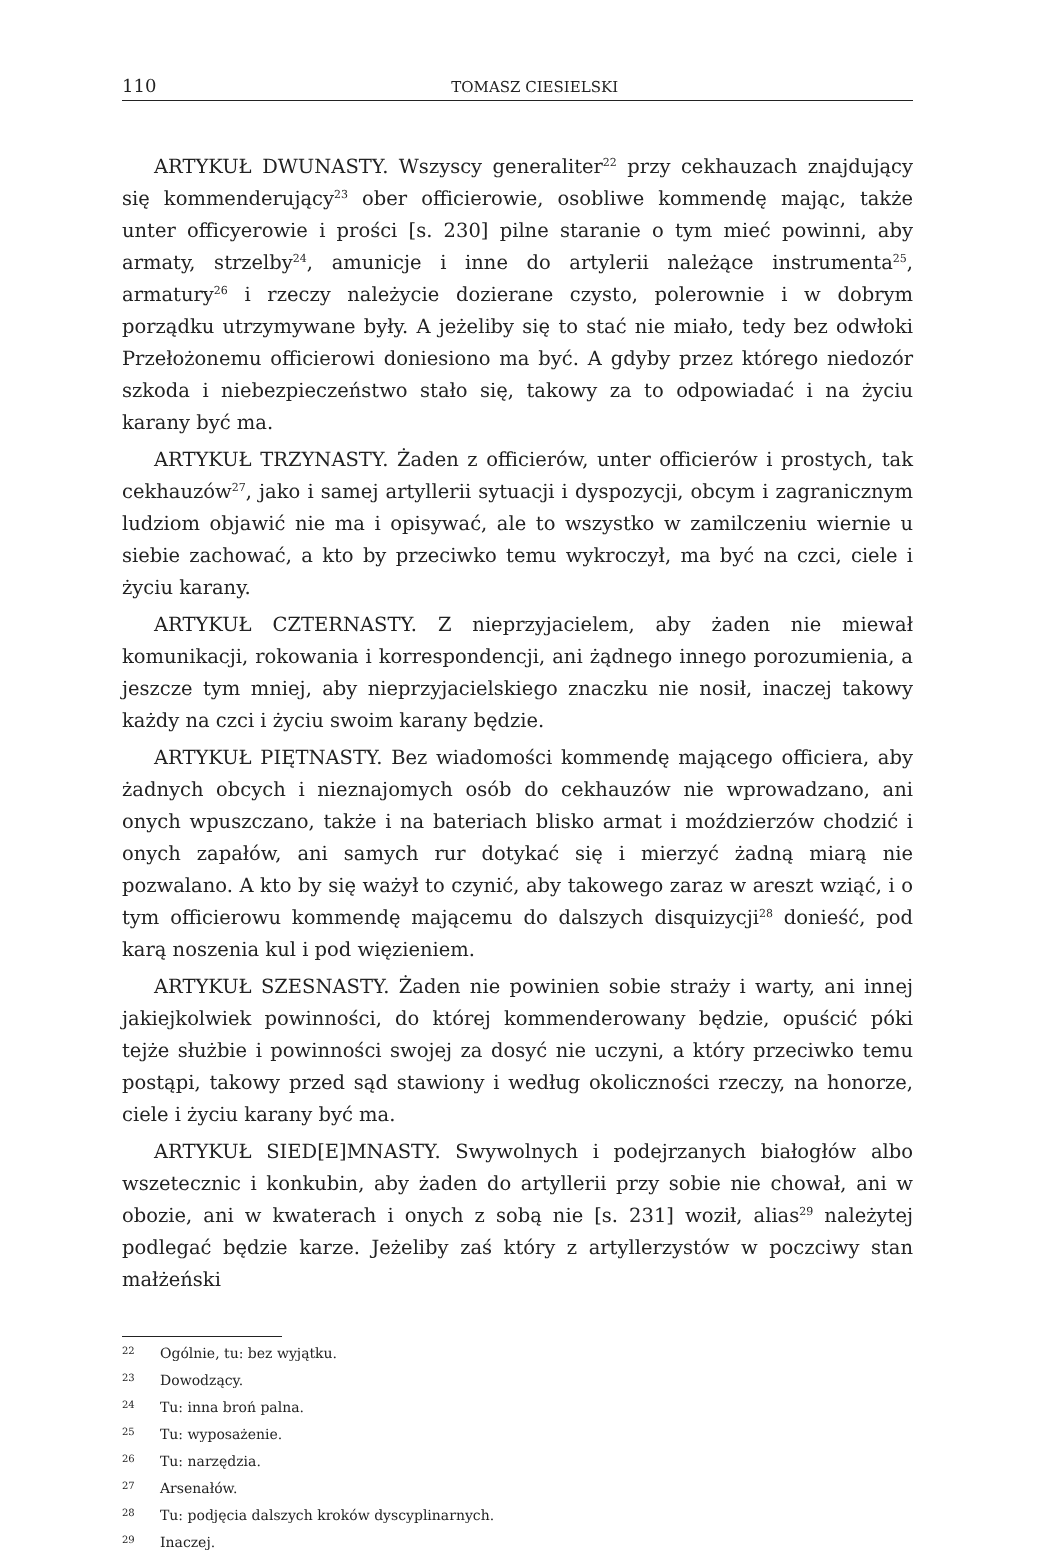110 TOMASZ CIESIELSKI
ARTYKUŁ DWUNASTY. Wszyscy generaliter<sup>22</sup> przy cekhauzach znajdujący się kommenderujący<sup>23</sup> ober officierowie, osobliwe kommendę mając, także unter officyerowie i prości [s. 230] pilne staranie o tym mieć powinni, aby armaty, strzelby<sup>24</sup>, amunicje i inne do artylerii należące instrumenta<sup>25</sup>, armatury<sup>26</sup> i rzeczy należycie dozierane czysto, polerownie i w dobrym porządku utrzymywane były. A jeżeliby się to stać nie miało, tedy bez odwłoki Przełożonemu officierowi doniesiono ma być. A gdyby przez którego niedozór szkoda i niebezpieczeństwo stało się, takowy za to odpowiadać i na życiu karany być ma.
ARTYKUŁ TRZYNASTY. Żaden z officierów, unter officierów i prostych, tak cekhauzów<sup>27</sup>, jako i samej artyllerii sytuacji i dyspozycji, obcym i zagranicznym ludziom objawić nie ma i opisywać, ale to wszystko w zamilczeniu wiernie u siebie zachować, a kto by przeciwko temu wykroczył, ma być na czci, ciele i życiu karany.
ARTYKUŁ CZTERNASTY. Z nieprzyjacielem, aby żaden nie miewał komunikacji, rokowania i korrespondencji, ani żądnego innego porozumienia, a jeszcze tym mniej, aby nieprzyjacielskiego znaczku nie nosił, inaczej takowy każdy na czci i życiu swoim karany będzie.
ARTYKUŁ PIĘTNASTY. Bez wiadomości kommendę mającego officiera, aby żadnych obcych i nieznajomych osób do cekhauzów nie wprowadzano, ani onych wpuszczano, także i na bateriach blisko armat i moździerzów chodzić i onych zapałów, ani samych rur dotykać się i mierzyć żadną miarą nie pozwalano. A kto by się ważył to czynić, aby takowego zaraz w areszt wziąć, i o tym officierowu kommendę mającemu do dalszych disquizycji<sup>28</sup> donieść, pod karą noszenia kul i pod więzieniem.
ARTYKUŁ SZESNASTY. Żaden nie powinien sobie straży i warty, ani innej jakiejkolwiek powinności, do której kommenderowany będzie, opuścić póki tejże służbie i powinności swojej za dosyć nie uczyni, a który przeciwko temu postąpi, takowy przed sąd stawiony i według okoliczności rzeczy, na honorze, ciele i życiu karany być ma.
ARTYKUŁ SIED[E]MNASTY. Swywolnych i podejrzanych białogłów albo wszetecznic i konkubin, aby żaden do artyllerii przy sobie nie chował, ani w obozie, ani w kwaterach i onych z sobą nie [s. 231] woził, alias<sup>29</sup> należytej podlegać będzie karze. Jeżeliby zaś który z artyllerzystów w poczciwy stan małżeński
22 Ogólnie, tu: bez wyjątku.
23 Dowodzący.
24 Tu: inna broń palna.
25 Tu: wyposażenie.
26 Tu: narzędzia.
27 Arsenałów.
28 Tu: podjęcia dalszych kroków dyscyplinarnych.
29 Inaczej.